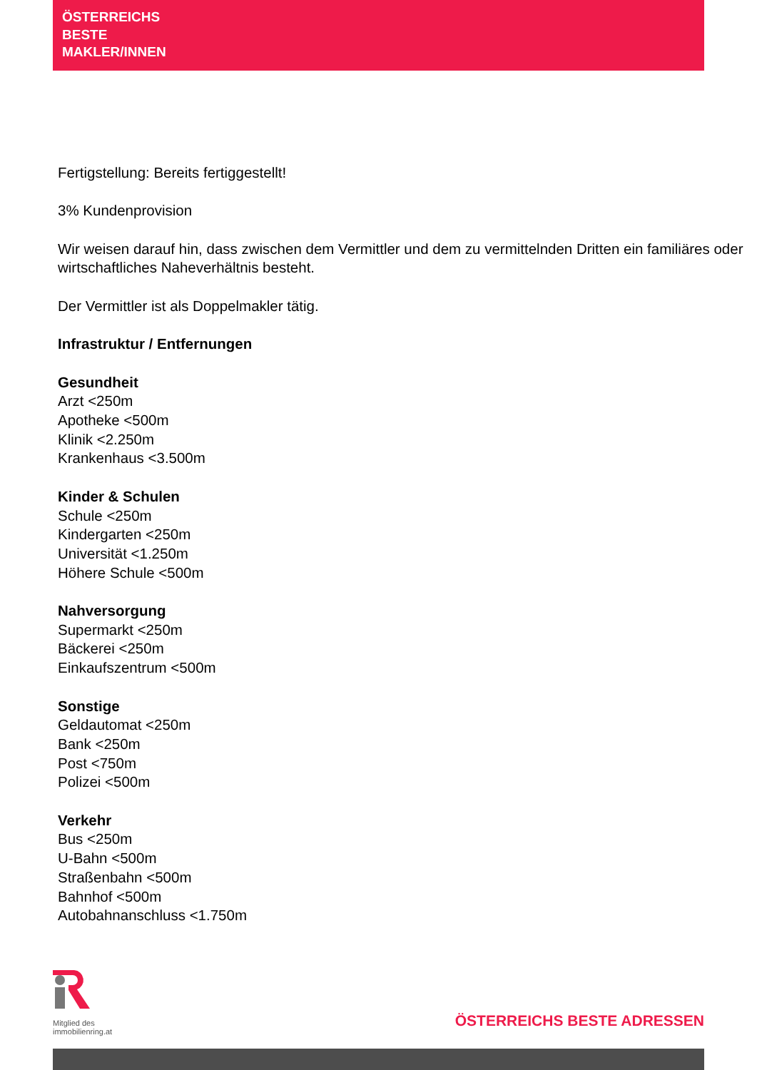ÖSTERREICHS
BESTE
MAKLER/INNEN
Fertigstellung: Bereits fertiggestellt!
3% Kundenprovision
Wir weisen darauf hin, dass zwischen dem Vermittler und dem zu vermittelnden Dritten ein familiäres oder wirtschaftliches Naheverhältnis besteht.
Der Vermittler ist als Doppelmakler tätig.
Infrastruktur / Entfernungen
Gesundheit
Arzt <250m
Apotheke <500m
Klinik <2.250m
Krankenhaus <3.500m
Kinder & Schulen
Schule <250m
Kindergarten <250m
Universität <1.250m
Höhere Schule <500m
Nahversorgung
Supermarkt <250m
Bäckerei <250m
Einkaufszentrum <500m
Sonstige
Geldautomat <250m
Bank <250m
Post <750m
Polizei <500m
Verkehr
Bus <250m
U-Bahn <500m
Straßenbahn <500m
Bahnhof <500m
Autobahnanschluss <1.750m
Mitglied des
immobilienring.at
ÖSTERREICHS BESTE ADRESSEN